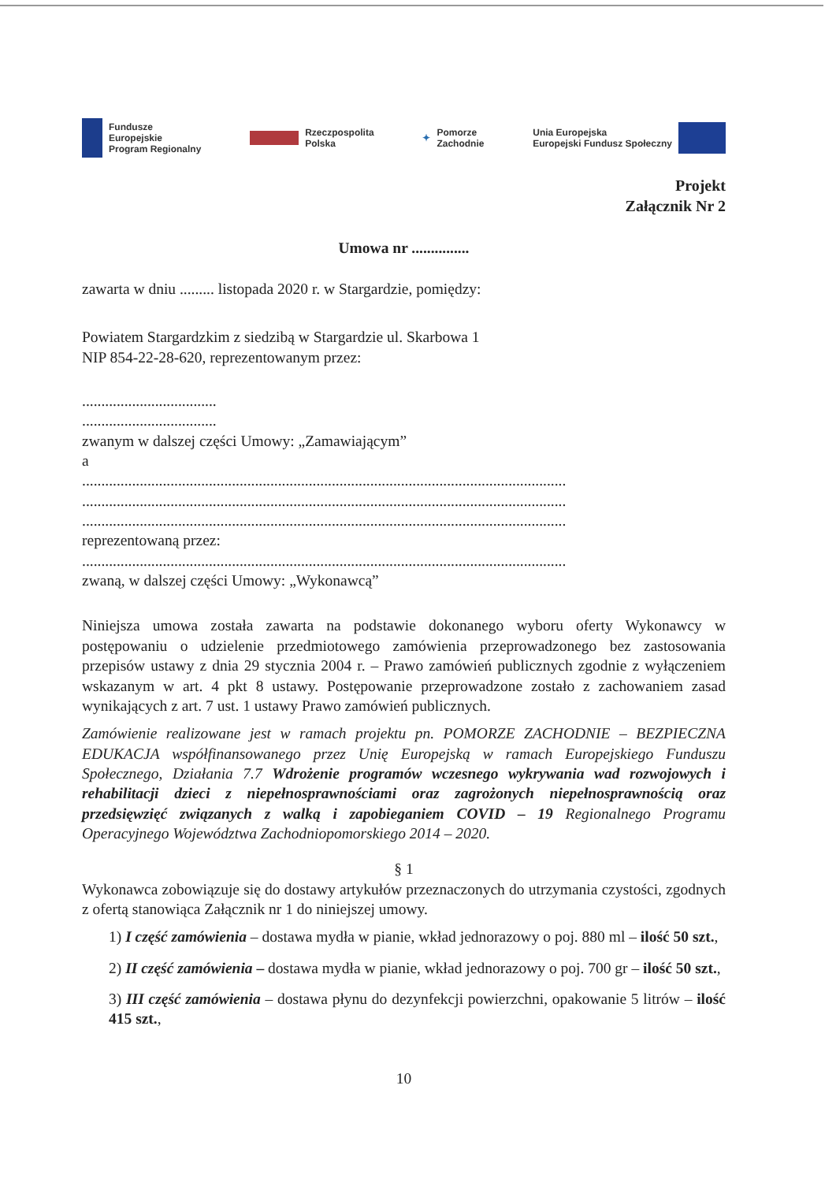Fundusze
Europejskie
Program Regionalny
Rzeczpospolita
Polska
✦ Pomorze
Zachodnie
Unia Europejska
Europejski Fundusz Społeczny
Projekt
Załącznik Nr 2
Umowa nr ...............
zawarta w dniu ......... listopada 2020 r. w Stargardzie, pomiędzy:
Powiatem Stargardzkim z siedzibą w Stargardzie ul. Skarbowa 1
NIP 854-22-28-620, reprezentowanym przez:
...................................
...................................
zwanym w dalszej części Umowy: „Zamawiającym”
a
..............................................................................................................................
..............................................................................................................................
..............................................................................................................................
reprezentowaną przez:
..............................................................................................................................
zwaną, w dalszej części Umowy: „Wykonawcą”
Niniejsza umowa została zawarta na podstawie dokonanego wyboru oferty Wykonawcy w postępowaniu o udzielenie przedmiotowego zamówienia przeprowadzonego bez zastosowania przepisów ustawy z dnia 29 stycznia 2004 r. – Prawo zamówień publicznych zgodnie z wyłączeniem wskazanym w art. 4 pkt 8 ustawy. Postępowanie przeprowadzone zostało z zachowaniem zasad wynikających z art. 7 ust. 1 ustawy Prawo zamówień publicznych.
Zamówienie realizowane jest w ramach projektu pn. POMORZE ZACHODNIE – BEZPIECZNA EDUKACJA współfinansowanego przez Unię Europejską w ramach Europejskiego Funduszu Społecznego, Działania 7.7 Wdrożenie programów wczesnego wykrywania wad rozwojowych i rehabilitacji dzieci z niepełnosprawnościami oraz zagrożonych niepełnosprawnością oraz przedsięwzięć związanych z walką i zapobieganiem COVID – 19 Regionalnego Programu Operacyjnego Województwa Zachodniopomorskiego 2014 – 2020.
§ 1
Wykonawca zobowiązuje się do dostawy artykułów przeznaczonych do utrzymania czystości, zgodnych z ofertą stanowiąca Załącznik nr 1 do niniejszej umowy.
1) I część zamówienia – dostawa mydła w pianie, wkład jednorazowy o poj. 880 ml – ilość 50 szt.,
2) II część zamówienia – dostawa mydła w pianie, wkład jednorazowy o poj. 700 gr – ilość 50 szt.,
3) III część zamówienia – dostawa płynu do dezynfekcji powierzchni, opakowanie 5 litrów – ilość 415 szt.,
10